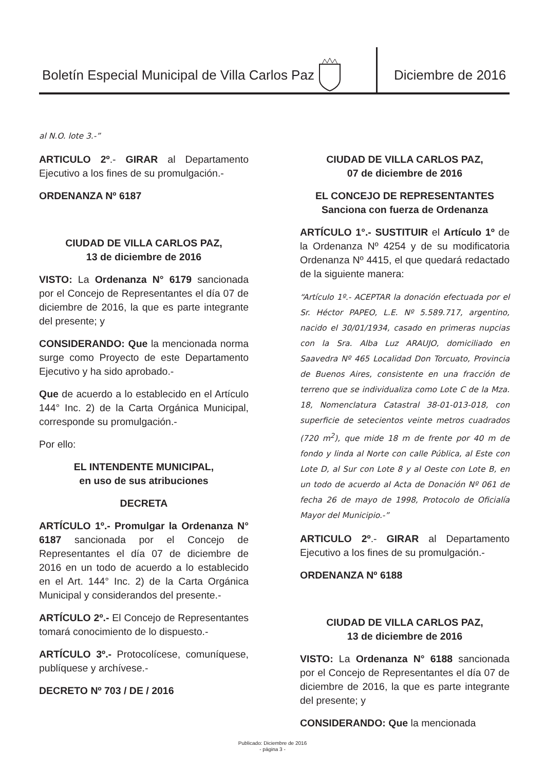Boletín Especial Municipal de Villa Carlos Paz
Diciembre de 2016
al N.O. lote 3.-”
ARTICULO 2º.- GIRAR al Departamento Ejecutivo a los fines de su promulgación.-
ORDENANZA Nº 6187
CIUDAD DE VILLA CARLOS PAZ,
13 de diciembre de 2016
VISTO: La Ordenanza N° 6179 sancionada por el Concejo de Representantes el día 07 de diciembre de 2016, la que es parte integrante del presente; y
CONSIDERANDO: Que la mencionada norma surge como Proyecto de este Departamento Ejecutivo y ha sido aprobado.-
Que de acuerdo a lo establecido en el Artículo 144° Inc. 2) de la Carta Orgánica Municipal, corresponde su promulgación.-
Por ello:
EL INTENDENTE MUNICIPAL,
en uso de sus atribuciones
DECRETA
ARTÍCULO 1º.- Promulgar la Ordenanza N° 6187 sancionada por el Concejo de Representantes el día 07 de diciembre de 2016 en un todo de acuerdo a lo establecido en el Art. 144° Inc. 2) de la Carta Orgánica Municipal y considerandos del presente.-
ARTÍCULO 2º.- El Concejo de Representantes tomará conocimiento de lo dispuesto.-
ARTÍCULO 3º.- Protocolícese, comuníquese, publíquese y archívese.-
DECRETO Nº 703 / DE / 2016
CIUDAD DE VILLA CARLOS PAZ,
07 de diciembre de 2016
EL CONCEJO DE REPRESENTANTES
Sanciona con fuerza de Ordenanza
ARTÍCULO 1°.- SUSTITUIR el Artículo 1º de la Ordenanza Nº 4254 y de su modificatoria Ordenanza Nº 4415, el que quedará redactado de la siguiente manera:
“Artículo 1º.- ACEPTAR la donación efectuada por el Sr. Héctor PAPEO, L.E. Nº 5.589.717, argentino, nacido el 30/01/1934, casado en primeras nupcias con la Sra. Alba Luz ARAUJO, domiciliado en Saavedra Nº 465 Localidad Don Torcuato, Provincia de Buenos Aires, consistente en una fracción de terreno que se individualiza como Lote C de la Mza. 18, Nomenclatura Catastral 38-01-013-018, con superficie de setecientos veinte metros cuadrados (720 m<sup>2</sup>), que mide 18 m de frente por 40 m de fondo y linda al Norte con calle Pública, al Este con Lote D, al Sur con Lote 8 y al Oeste con Lote B, en un todo de acuerdo al Acta de Donación Nº 061 de fecha 26 de mayo de 1998, Protocolo de Oficialía Mayor del Municipio.-”
ARTICULO 2º.- GIRAR al Departamento Ejecutivo a los fines de su promulgación.-
ORDENANZA Nº 6188
CIUDAD DE VILLA CARLOS PAZ,
13 de diciembre de 2016
VISTO: La Ordenanza N° 6188 sancionada por el Concejo de Representantes el día 07 de diciembre de 2016, la que es parte integrante del presente; y
CONSIDERANDO: Que la mencionada
Publicado: Diciembre de 2016
- página 3 -